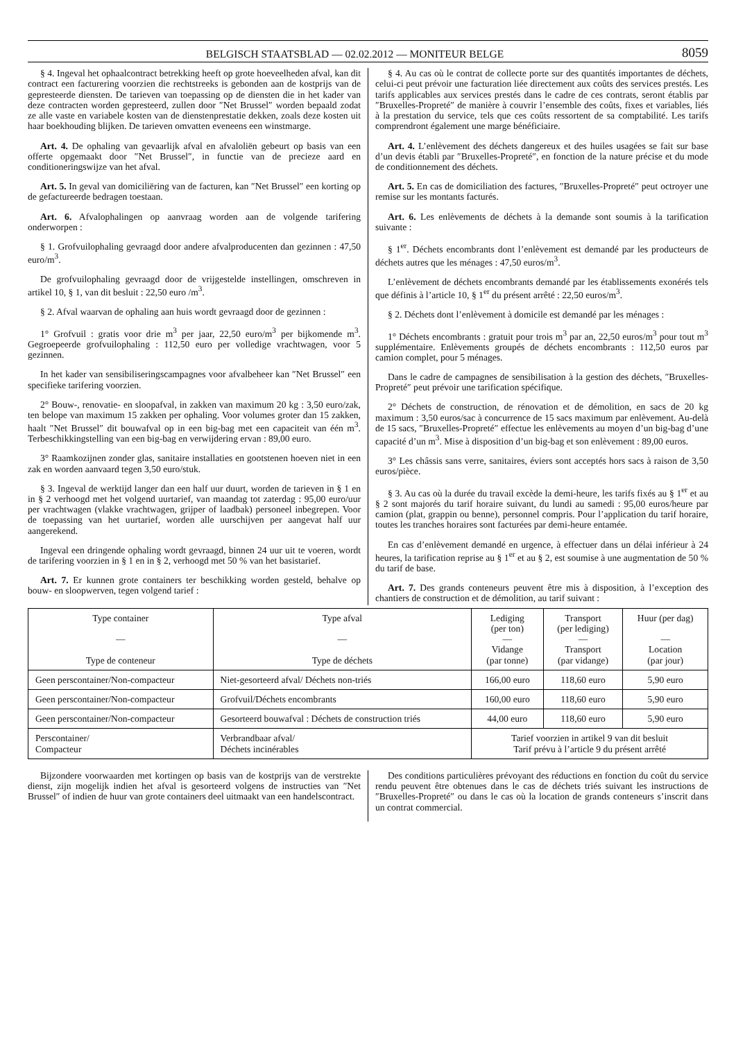BELGISCH STAATSBLAD — 02.02.2012 — MONITEUR BELGE 8059
§ 4. Ingeval het ophaalcontract betrekking heeft op grote hoeveelheden afval, kan dit contract een facturering voorzien die rechtstreeks is gebonden aan de kostprijs van de gepresteerde diensten. De tarieven van toepassing op de diensten die in het kader van deze contracten worden gepresteerd, zullen door ″Net Brussel″ worden bepaald zodat ze alle vaste en variabele kosten van de dienstenprestatie dekken, zoals deze kosten uit haar boekhouding blijken. De tarieven omvatten eveneens een winstmarge.
Art. 4. De ophaling van gevaarlijk afval en afvaloliën gebeurt op basis van een offerte opgemaakt door ″Net Brussel″, in functie van de precieze aard en conditioneringswijze van het afval.
Art. 5. In geval van domiciliëring van de facturen, kan ″Net Brussel″ een korting op de gefactureerde bedragen toestaan.
Art. 6. Afvalophalingen op aanvraag worden aan de volgende tarifering onderworpen :
§ 1. Grofvuilophaling gevraagd door andere afvalproducenten dan gezinnen : 47,50 euro/m<sup>3</sup>.
De grofvuilophaling gevraagd door de vrijgestelde instellingen, omschreven in artikel 10, § 1, van dit besluit : 22,50 euro /m<sup>3</sup>.
§ 2. Afval waarvan de ophaling aan huis wordt gevraagd door de gezinnen :
1° Grofvuil : gratis voor drie m<sup>3</sup> per jaar, 22,50 euro/m<sup>3</sup> per bijkomende m<sup>3</sup>. Gegroepeerde grofvuilophaling : 112,50 euro per volledige vrachtwagen, voor 5 gezinnen.
In het kader van sensibiliseringscampagnes voor afvalbeheer kan ″Net Brussel″ een specifieke tarifering voorzien.
2° Bouw-, renovatie- en sloopafval, in zakken van maximum 20 kg : 3,50 euro/zak, ten belope van maximum 15 zakken per ophaling. Voor volumes groter dan 15 zakken, haalt ″Net Brussel″ dit bouwafval op in een big-bag met een capaciteit van één m<sup>3</sup>. Terbeschikkingstelling van een big-bag en verwijdering ervan : 89,00 euro.
3° Raamkozijnen zonder glas, sanitaire installaties en gootstenen hoeven niet in een zak en worden aanvaard tegen 3,50 euro/stuk.
§ 3. Ingeval de werktijd langer dan een half uur duurt, worden de tarieven in § 1 en in § 2 verhoogd met het volgend uurtarief, van maandag tot zaterdag : 95,00 euro/uur per vrachtwagen (vlakke vrachtwagen, grijper of laadbak) personeel inbegrepen. Voor de toepassing van het uurtarief, worden alle uurschijven per aangevat half uur aangerekend.
Ingeval een dringende ophaling wordt gevraagd, binnen 24 uur uit te voeren, wordt de tarifering voorzien in § 1 en in § 2, verhoogd met 50 % van het basistarief.
Art. 7. Er kunnen grote containers ter beschikking worden gesteld, behalve op bouw- en sloopwerven, tegen volgend tarief :
§ 4. Au cas où le contrat de collecte porte sur des quantités importantes de déchets, celui-ci peut prévoir une facturation liée directement aux coûts des services prestés. Les tarifs applicables aux services prestés dans le cadre de ces contrats, seront établis par ″Bruxelles-Propreté″ de manière à couvrir l’ensemble des coûts, fixes et variables, liés à la prestation du service, tels que ces coûts ressortent de sa comptabilité. Les tarifs comprendront également une marge bénéficiaire.
Art. 4. L’enlèvement des déchets dangereux et des huiles usagées se fait sur base d’un devis établi par ″Bruxelles-Propreté″, en fonction de la nature précise et du mode de conditionnement des déchets.
Art. 5. En cas de domiciliation des factures, ″Bruxelles-Propreté″ peut octroyer une remise sur les montants facturés.
Art. 6. Les enlèvements de déchets à la demande sont soumis à la tarification suivante :
§ 1<sup>er</sup>. Déchets encombrants dont l’enlèvement est demandé par les producteurs de déchets autres que les ménages : 47,50 euros/m<sup>3</sup>.
L’enlèvement de déchets encombrants demandé par les établissements exonérés tels que définis à l’article 10, § 1<sup>er</sup> du présent arrêté : 22,50 euros/m<sup>3</sup>.
§ 2. Déchets dont l’enlèvement à domicile est demandé par les ménages :
1° Déchets encombrants : gratuit pour trois m<sup>3</sup> par an, 22,50 euros/m<sup>3</sup> pour tout m<sup>3</sup> supplémentaire. Enlèvements groupés de déchets encombrants : 112,50 euros par camion complet, pour 5 ménages.
Dans le cadre de campagnes de sensibilisation à la gestion des déchets, ″Bruxelles-Propreté″ peut prévoir une tarification spécifique.
2° Déchets de construction, de rénovation et de démolition, en sacs de 20 kg maximum : 3,50 euros/sac à concurrence de 15 sacs maximum par enlèvement. Au-delà de 15 sacs, ″Bruxelles-Propreté″ effectue les enlèvements au moyen d’un big-bag d’une capacité d’un m<sup>3</sup>. Mise à disposition d’un big-bag et son enlèvement : 89,00 euros.
3° Les châssis sans verre, sanitaires, éviers sont acceptés hors sacs à raison de 3,50 euros/pièce.
§ 3. Au cas où la durée du travail excède la demi-heure, les tarifs fixés au § 1<sup>er</sup> et au § 2 sont majorés du tarif horaire suivant, du lundi au samedi : 95,00 euros/heure par camion (plat, grappin ou benne), personnel compris. Pour l’application du tarif horaire, toutes les tranches horaires sont facturées par demi-heure entamée.
En cas d’enlèvement demandé en urgence, à effectuer dans un délai inférieur à 24 heures, la tarification reprise au § 1<sup>er</sup> et au § 2, est soumise à une augmentation de 50 % du tarif de base.
Art. 7. Des grands conteneurs peuvent être mis à disposition, à l’exception des chantiers de construction et de démolition, au tarif suivant :
| Type container — Type de conteneur | Type afval — Type de déchets | Lediging (per ton) — Vidange (par tonne) | Transport (per lediging) — Transport (par vidange) | Huur (per dag) — Location (par jour) |
| --- | --- | --- | --- | --- |
| Geen perscontainer/Non-compacteur | Niet-gesorteerd afval/ Déchets non-triés | 166,00 euro | 118,60 euro | 5,90 euro |
| Geen perscontainer/Non-compacteur | Grofvuil/Déchets encombrants | 160,00 euro | 118,60 euro | 5,90 euro |
| Geen perscontainer/Non-compacteur | Gesorteerd bouwafval : Déchets de construction triés | 44,00 euro | 118,60 euro | 5,90 euro |
| Perscontainer/ Compacteur | Verbrandbaar afval/ Déchets incinérables | Tarief voorzien in artikel 9 van dit besluit Tarif prévu à l’article 9 du présent arrêté | | |
Bijzondere voorwaarden met kortingen op basis van de kostprijs van de verstrekte dienst, zijn mogelijk indien het afval is gesorteerd volgens de instructies van ″Net Brussel″ of indien de huur van grote containers deel uitmaakt van een handelscontract.
Des conditions particulières prévoyant des réductions en fonction du coût du service rendu peuvent être obtenues dans le cas de déchets triés suivant les instructions de ″Bruxelles-Propreté″ ou dans le cas où la location de grands conteneurs s’inscrit dans un contrat commercial.